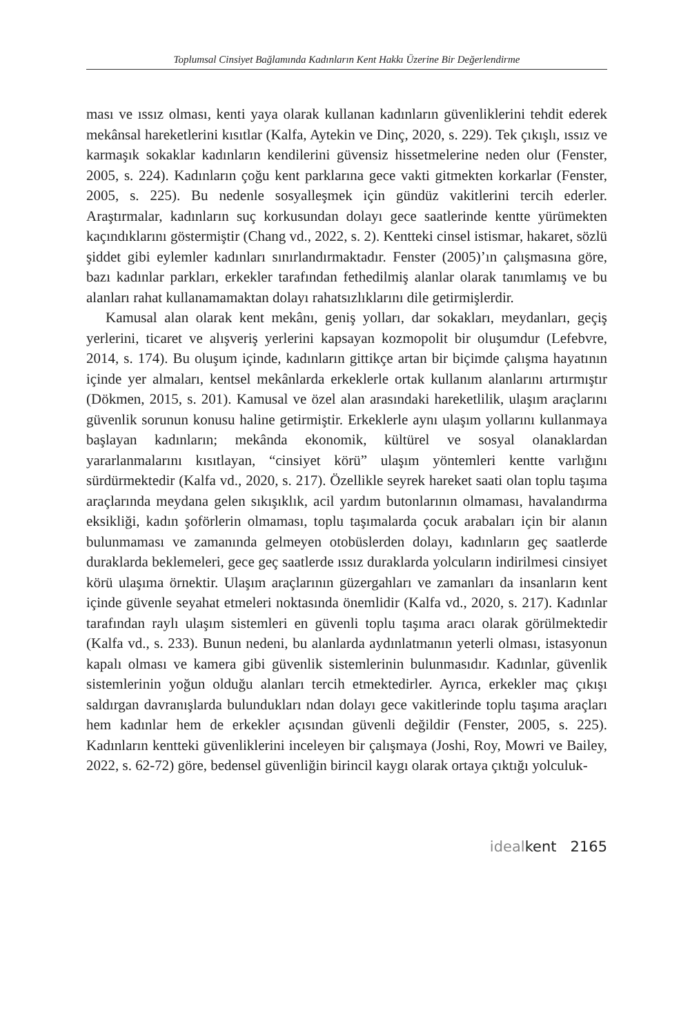Toplumsal Cinsiyet Bağlamında Kadınların Kent Hakkı Üzerine Bir Değerlendirme
ması ve ıssız olması, kenti yaya olarak kullanan kadınların güvenliklerini tehdit ederek mekânsal hareketlerini kısıtlar (Kalfa, Aytekin ve Dinç, 2020, s. 229). Tek çıkışlı, ıssız ve karmaşık sokaklar kadınların kendilerini güvensiz hissetmelerine neden olur (Fenster, 2005, s. 224). Kadınların çoğu kent parklarına gece vakti gitmekten korkarlar (Fenster, 2005, s. 225). Bu nedenle sosyalleşmek için gündüz vakitlerini tercih ederler. Araştırmalar, kadınların suç korkusundan dolayı gece saatlerinde kentte yürümekten kaçındıklarını göstermiştir (Chang vd., 2022, s. 2). Kentteki cinsel istismar, hakaret, sözlü şiddet gibi eylemler kadınları sınırlandırmaktadır. Fenster (2005)’ın çalışmasına göre, bazı kadınlar parkları, erkekler tarafından fethedilmiş alanlar olarak tanımlamış ve bu alanları rahat kullanamamaktan dolayı rahatsızlıklarını dile getirmişlerdir.
Kamusal alan olarak kent mekânı, geniş yolları, dar sokakları, meydanları, geçiş yerlerini, ticaret ve alışveriş yerlerini kapsayan kozmopolit bir oluşumdur (Lefebvre, 2014, s. 174). Bu oluşum içinde, kadınların gittikçe artan bir biçimde çalışma hayatının içinde yer almaları, kentsel mekânlarda erkeklerle ortak kullanım alanlarını artırmıştır (Dökmen, 2015, s. 201). Kamusal ve özel alan arasındaki hareketlilik, ulaşım araçlarını güvenlik sorunun konusu haline getirmiştir. Erkeklerle aynı ulaşım yollarını kullanmaya başlayan kadınların; mekânda ekonomik, kültürel ve sosyal olanaklardan yararlanmalarını kısıtlayan, “cinsiyet körü” ulaşım yöntemleri kentte varlığını sürdürmektedir (Kalfa vd., 2020, s. 217). Özellikle seyrek hareket saati olan toplu taşıma araçlarında meydana gelen sıkışıklık, acil yardım butonlarının olmaması, havalandırma eksikliği, kadın şoförlerin olmaması, toplu taşımalarda çocuk arabaları için bir alanın bulunmaması ve zamanında gelmeyen otobüslerden dolayı, kadınların geç saatlerde duraklarda beklemeleri, gece geç saatlerde ıssız duraklarda yolcuların indirilmesi cinsiyet körü ulaşıma örnektir. Ulaşım araçlarının güzergahları ve zamanları da insanların kent içinde güvenle seyahat etmeleri noktasında önemlidir (Kalfa vd., 2020, s. 217). Kadınlar tarafından raylı ulaşım sistemleri en güvenli toplu taşıma aracı olarak görülmektedir (Kalfa vd., s. 233). Bunun nedeni, bu alanlarda aydınlatmanın yeterli olması, istasyonun kapalı olması ve kamera gibi güvenlik sistemlerinin bulunmasıdır. Kadınlar, güvenlik sistemlerinin yoğun olduğu alanları tercih etmektedirler. Ayrıca, erkekler maç çıkışı saldırgan davranışlarda bulundukları ndan dolayı gece vakitlerinde toplu taşıma araçları hem kadınlar hem de erkekler açısından güvenli değildir (Fenster, 2005, s. 225). Kadınların kentteki güvenliklerini inceleyen bir çalışmaya (Joshi, Roy, Mowri ve Bailey, 2022, s. 62-72) göre, bedensel güvenliğin birincil kaygı olarak ortaya çıktığı yolculuk-
idealkent 2165